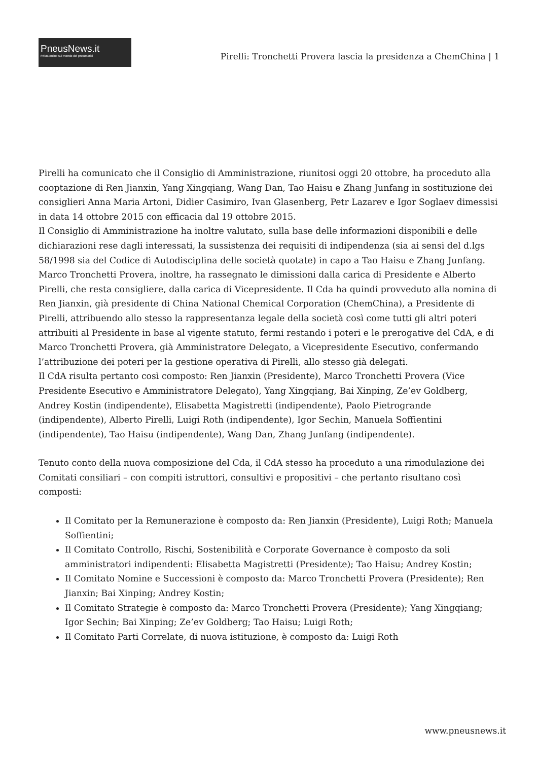PneusNews.it
rivista online sul mondo dei pneumatici
Pirelli: Tronchetti Provera lascia la presidenza a ChemChina | 1
Pirelli ha comunicato che il Consiglio di Amministrazione, riunitosi oggi 20 ottobre, ha proceduto alla cooptazione di Ren Jianxin, Yang Xingqiang, Wang Dan, Tao Haisu e Zhang Junfang in sostituzione dei consiglieri Anna Maria Artoni, Didier Casimiro, Ivan Glasenberg, Petr Lazarev e Igor Soglaev dimessisi in data 14 ottobre 2015 con efficacia dal 19 ottobre 2015.
Il Consiglio di Amministrazione ha inoltre valutato, sulla base delle informazioni disponibili e delle dichiarazioni rese dagli interessati, la sussistenza dei requisiti di indipendenza (sia ai sensi del d.lgs 58/1998 sia del Codice di Autodisciplina delle società quotate) in capo a Tao Haisu e Zhang Junfang.
Marco Tronchetti Provera, inoltre, ha rassegnato le dimissioni dalla carica di Presidente e Alberto Pirelli, che resta consigliere, dalla carica di Vicepresidente. Il Cda ha quindi provveduto alla nomina di Ren Jianxin, già presidente di China National Chemical Corporation (ChemChina), a Presidente di Pirelli, attribuendo allo stesso la rappresentanza legale della società così come tutti gli altri poteri attribuiti al Presidente in base al vigente statuto, fermi restando i poteri e le prerogative del CdA, e di Marco Tronchetti Provera, già Amministratore Delegato, a Vicepresidente Esecutivo, confermando l’attribuzione dei poteri per la gestione operativa di Pirelli, allo stesso già delegati.
Il CdA risulta pertanto così composto: Ren Jianxin (Presidente), Marco Tronchetti Provera (Vice Presidente Esecutivo e Amministratore Delegato), Yang Xingqiang, Bai Xinping, Ze’ev Goldberg, Andrey Kostin (indipendente), Elisabetta Magistretti (indipendente), Paolo Pietrogrande (indipendente), Alberto Pirelli, Luigi Roth (indipendente), Igor Sechin, Manuela Soffientini (indipendente), Tao Haisu (indipendente), Wang Dan, Zhang Junfang (indipendente).
Tenuto conto della nuova composizione del Cda, il CdA stesso ha proceduto a una rimodulazione dei Comitati consiliari – con compiti istruttori, consultivi e propositivi – che pertanto risultano così composti:
Il Comitato per la Remunerazione è composto da: Ren Jianxin (Presidente), Luigi Roth; Manuela Soffientini;
Il Comitato Controllo, Rischi, Sostenibilità e Corporate Governance è composto da soli amministratori indipendenti: Elisabetta Magistretti (Presidente); Tao Haisu; Andrey Kostin;
Il Comitato Nomine e Successioni è composto da: Marco Tronchetti Provera (Presidente); Ren Jianxin; Bai Xinping; Andrey Kostin;
Il Comitato Strategie è composto da: Marco Tronchetti Provera (Presidente); Yang Xingqiang; Igor Sechin; Bai Xinping; Ze’ev Goldberg; Tao Haisu; Luigi Roth;
Il Comitato Parti Correlate, di nuova istituzione, è composto da: Luigi Roth
www.pneusnews.it